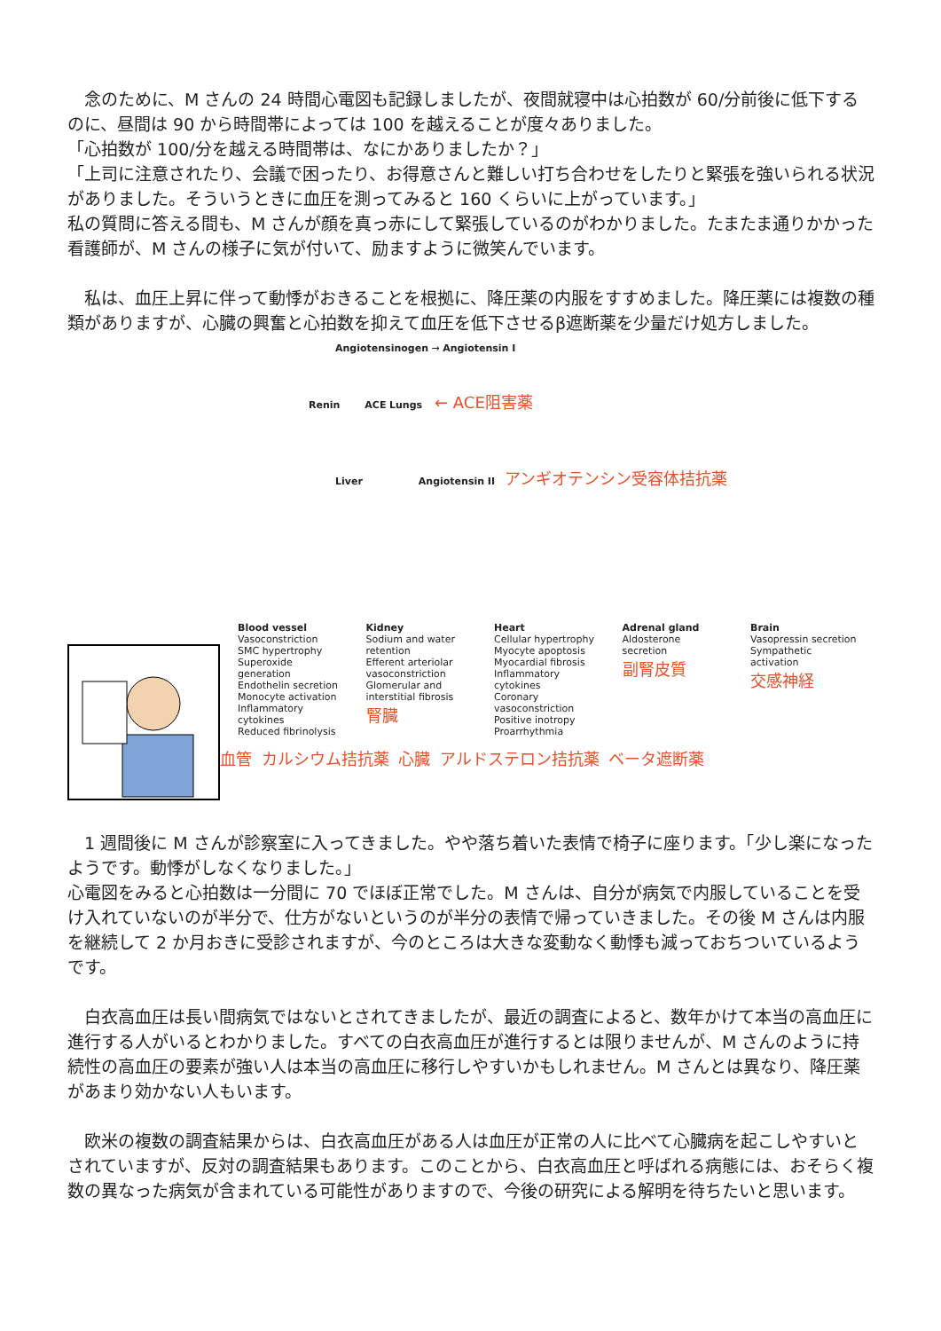念のために、M さんの 24 時間心電図も記録しましたが、夜間就寝中は心拍数が 60/分前後に低下するのに、昼間は 90 から時間帯によっては 100 を越えることが度々ありました。
「心拍数が 100/分を越える時間帯は、なにかありましたか？」
「上司に注意されたり、会議で困ったり、お得意さんと難しい打ち合わせをしたりと緊張を強いられる状況がありました。そういうときに血圧を測ってみると 160 くらいに上がっています。」
私の質問に答える間も、M さんが顔を真っ赤にして緊張しているのがわかりました。たまたま通りかかった看護師が、M さんの様子に気が付いて、励ますように微笑んでいます。
　私は、血圧上昇に伴って動悸がおきることを根拠に、降圧薬の内服をすすめました。降圧薬には複数の種類がありますが、心臓の興奮と心拍数を抑えて血圧を低下させるβ遮断薬を少量だけ処方しました。
Angiotensinogen → Angiotensin I
Renin ACE Lungs ← ACE阻害薬
Liver Angiotensin II アンギオテンシン受容体拮抗薬
Blood vessel
Vasoconstriction
SMC hypertrophy
Superoxide generation
Endothelin secretion
Monocyte activation
Inflammatory cytokines
Reduced fibrinolysis
Kidney
Sodium and water retention
Efferent arteriolar vasoconstriction
Glomerular and interstitial fibrosis
腎臓
Heart
Cellular hypertrophy
Myocyte apoptosis
Myocardial fibrosis
Inflammatory cytokines
Coronary vasoconstriction
Positive inotropy
Proarrhythmia
Adrenal gland
Aldosterone secretion
副腎皮質
Brain
Vasopressin secretion
Sympathetic activation
交感神経
血管 カルシウム拮抗薬 心臓 アルドステロン拮抗薬 ベータ遮断薬
　1 週間後に M さんが診察室に入ってきました。やや落ち着いた表情で椅子に座ります。「少し楽になったようです。動悸がしなくなりました。」
心電図をみると心拍数は一分間に 70 でほぼ正常でした。M さんは、自分が病気で内服していることを受け入れていないのが半分で、仕方がないというのが半分の表情で帰っていきました。その後 M さんは内服を継続して 2 か月おきに受診されますが、今のところは大きな変動なく動悸も減っておちついているようです。
　白衣高血圧は長い間病気ではないとされてきましたが、最近の調査によると、数年かけて本当の高血圧に進行する人がいるとわかりました。すべての白衣高血圧が進行するとは限りませんが、M さんのように持続性の高血圧の要素が強い人は本当の高血圧に移行しやすいかもしれません。M さんとは異なり、降圧薬があまり効かない人もいます。
　欧米の複数の調査結果からは、白衣高血圧がある人は血圧が正常の人に比べて心臓病を起こしやすいとされていますが、反対の調査結果もあります。このことから、白衣高血圧と呼ばれる病態には、おそらく複数の異なった病気が含まれている可能性がありますので、今後の研究による解明を待ちたいと思います。